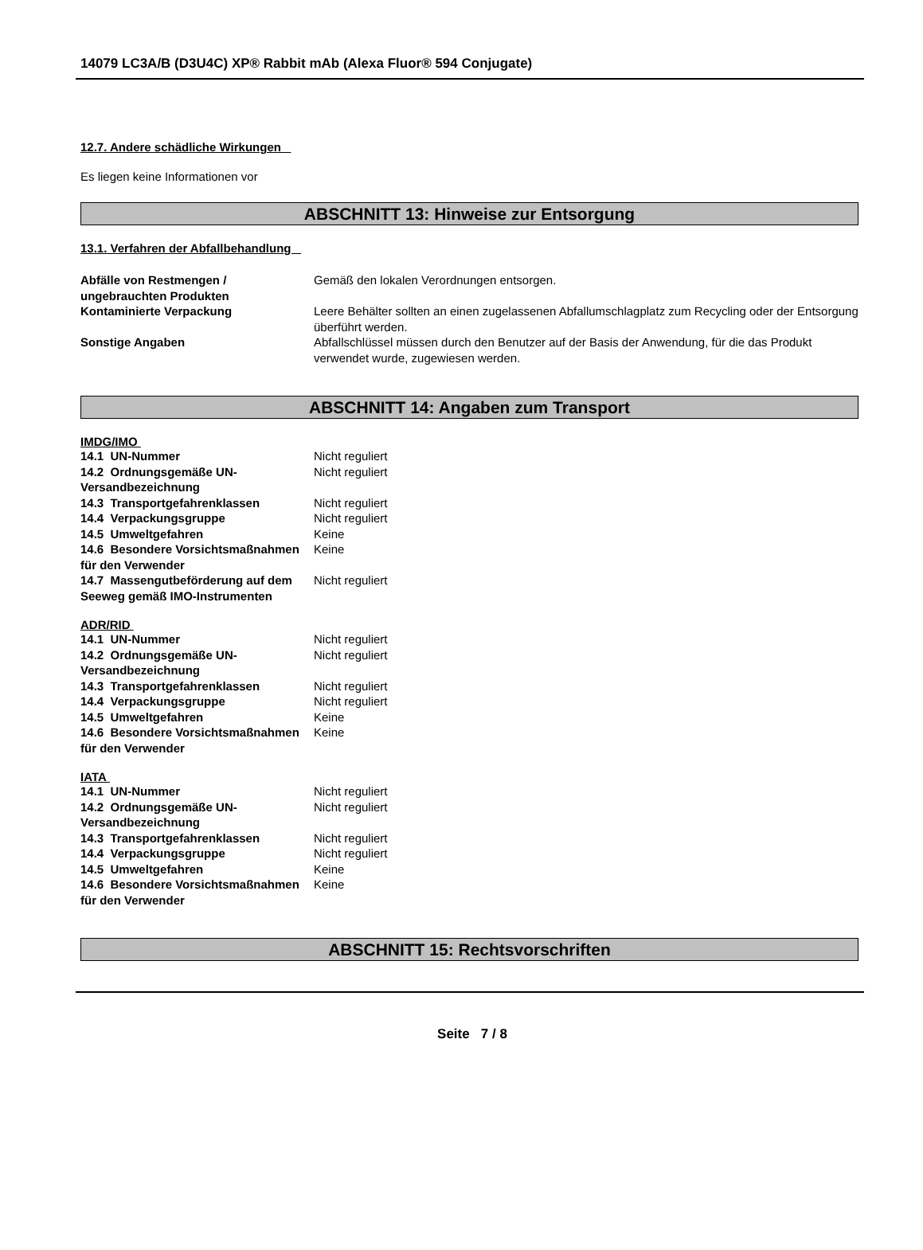14079 LC3A/B (D3U4C) XP® Rabbit mAb (Alexa Fluor® 594 Conjugate)
12.7. Andere schädliche Wirkungen
Es liegen keine Informationen vor
ABSCHNITT 13: Hinweise zur Entsorgung
13.1. Verfahren der Abfallbehandlung
| Abfälle von Restmengen / ungebrauchten Produkten | Gemäß den lokalen Verordnungen entsorgen. |
| Kontaminierte Verpackung | Leere Behälter sollten an einen zugelassenen Abfallumschlagplatz zum Recycling oder der Entsorgung überführt werden. |
| Sonstige Angaben | Abfallschlüssel müssen durch den Benutzer auf der Basis der Anwendung, für die das Produkt verwendet wurde, zugewiesen werden. |
ABSCHNITT 14: Angaben zum Transport
IMDG/IMO
| 14.1 UN-Nummer | Nicht reguliert |
| 14.2 Ordnungsgemäße UN-Versandbezeichnung | Nicht reguliert |
| 14.3 Transportgefahrenklassen | Nicht reguliert |
| 14.4 Verpackungsgruppe | Nicht reguliert |
| 14.5 Umweltgefahren | Keine |
| 14.6 Besondere Vorsichtsmaßnahmen für den Verwender | Keine |
| 14.7 Massengutbeförderung auf dem Seeweg gemäß IMO-Instrumenten | Nicht reguliert |
ADR/RID
| 14.1 UN-Nummer | Nicht reguliert |
| 14.2 Ordnungsgemäße UN-Versandbezeichnung | Nicht reguliert |
| 14.3 Transportgefahrenklassen | Nicht reguliert |
| 14.4 Verpackungsgruppe | Nicht reguliert |
| 14.5 Umweltgefahren | Keine |
| 14.6 Besondere Vorsichtsmaßnahmen für den Verwender | Keine |
IATA
| 14.1 UN-Nummer | Nicht reguliert |
| 14.2 Ordnungsgemäße UN-Versandbezeichnung | Nicht reguliert |
| 14.3 Transportgefahrenklassen | Nicht reguliert |
| 14.4 Verpackungsgruppe | Nicht reguliert |
| 14.5 Umweltgefahren | Keine |
| 14.6 Besondere Vorsichtsmaßnahmen für den Verwender | Keine |
ABSCHNITT 15: Rechtsvorschriften
Seite 7 / 8